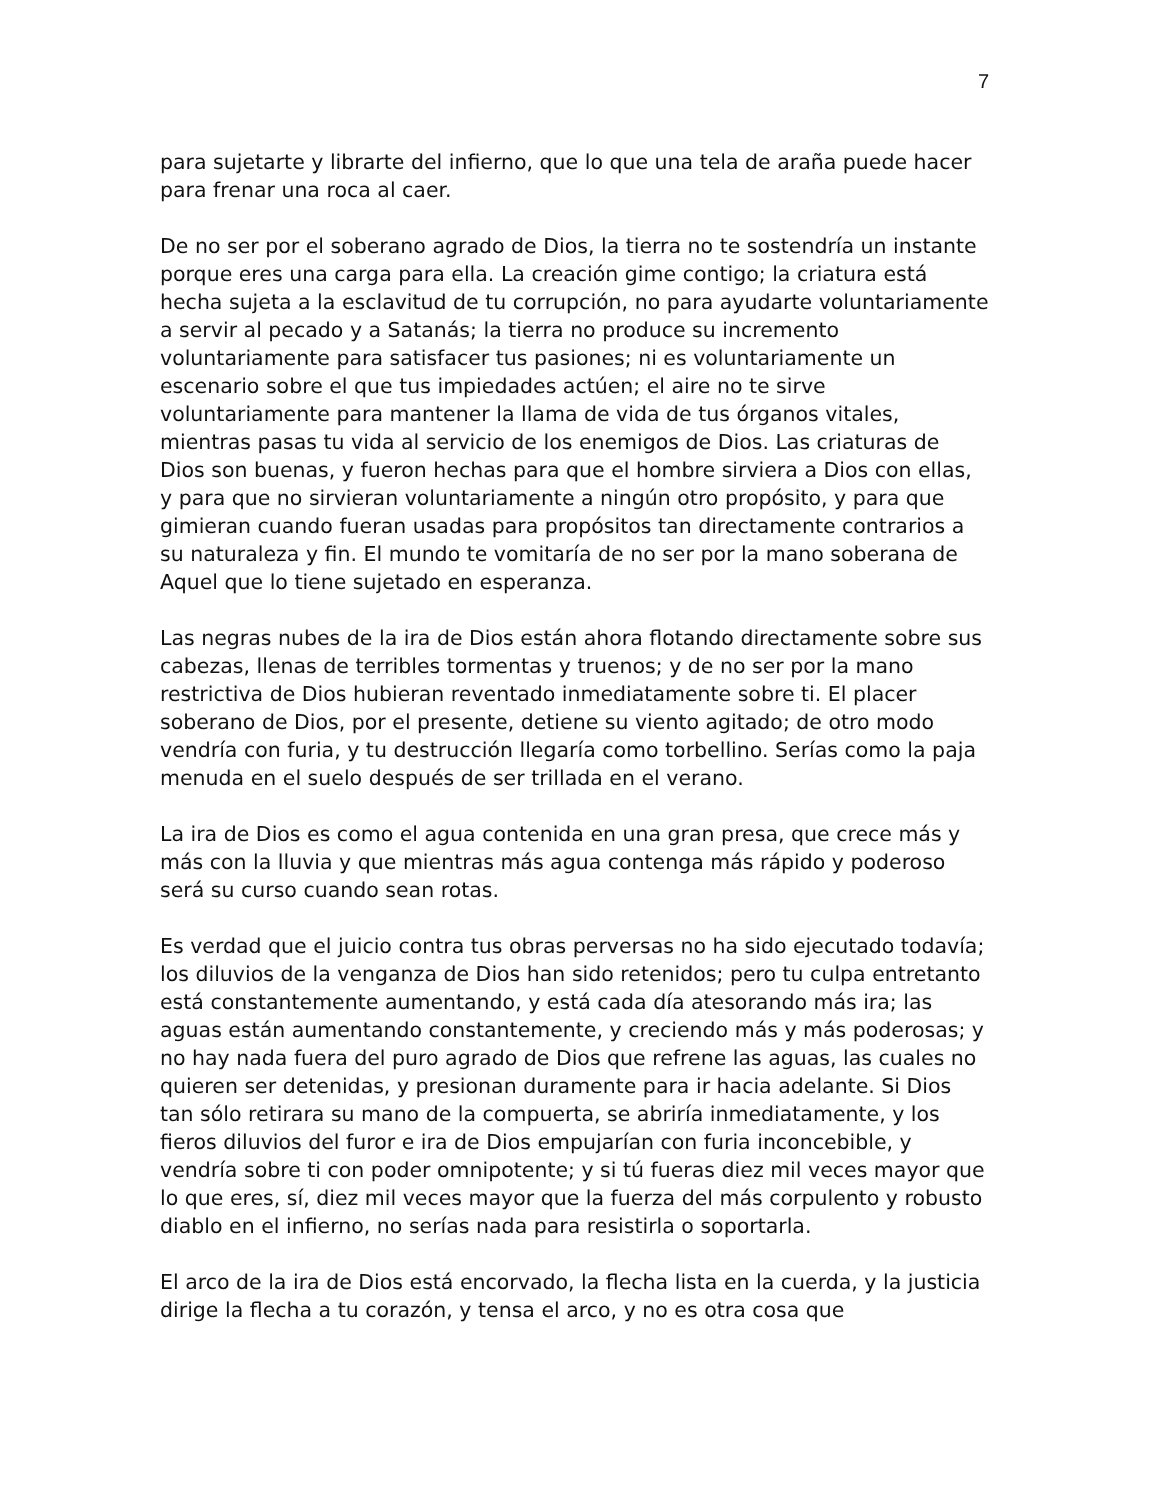7
para sujetarte y librarte del infierno, que lo que una tela de araña puede hacer para frenar una roca al caer.
De no ser por el soberano agrado de Dios, la tierra no te sostendría un instante porque eres una carga para ella. La creación gime contigo; la criatura está hecha sujeta a la esclavitud de tu corrupción, no para ayudarte voluntariamente a servir al pecado y a Satanás; la tierra no produce su incremento voluntariamente para satisfacer tus pasiones; ni es voluntariamente un escenario sobre el que tus impiedades actúen; el aire no te sirve voluntariamente para mantener la llama de vida de tus órganos vitales, mientras pasas tu vida al servicio de los enemigos de Dios. Las criaturas de Dios son buenas, y fueron hechas para que el hombre sirviera a Dios con ellas, y para que no sirvieran voluntariamente a ningún otro propósito, y para que gimieran cuando fueran usadas para propósitos tan directamente contrarios a su naturaleza y fin. El mundo te vomitaría de no ser por la mano soberana de Aquel que lo tiene sujetado en esperanza.
Las negras nubes de la ira de Dios están ahora flotando directamente sobre sus cabezas, llenas de terribles tormentas y truenos; y de no ser por la mano restrictiva de Dios hubieran reventado inmediatamente sobre ti. El placer soberano de Dios, por el presente, detiene su viento agitado; de otro modo vendría con furia, y tu destrucción llegaría como torbellino. Serías como la paja menuda en el suelo después de ser trillada en el verano.
La ira de Dios es como el agua contenida en una gran presa, que crece más y más con la lluvia y que mientras más agua contenga más rápido y poderoso será su curso cuando sean rotas.
Es verdad que el juicio contra tus obras perversas no ha sido ejecutado todavía; los diluvios de la venganza de Dios han sido retenidos; pero tu culpa entretanto está constantemente aumentando, y está cada día atesorando más ira; las aguas están aumentando constantemente, y creciendo más y más poderosas; y no hay nada fuera del puro agrado de Dios que refrene las aguas, las cuales no quieren ser detenidas, y presionan duramente para ir hacia adelante. Si Dios tan sólo retirara su mano de la compuerta, se abriría inmediatamente, y los fieros diluvios del furor e ira de Dios empujarían con furia inconcebible, y vendría sobre ti con poder omnipotente; y si tú fueras diez mil veces mayor que lo que eres, sí, diez mil veces mayor que la fuerza del más corpulento y robusto diablo en el infierno, no serías nada para resistirla o soportarla.
El arco de la ira de Dios está encorvado, la flecha lista en la cuerda, y la justicia dirige la flecha a tu corazón, y tensa el arco, y no es otra cosa que